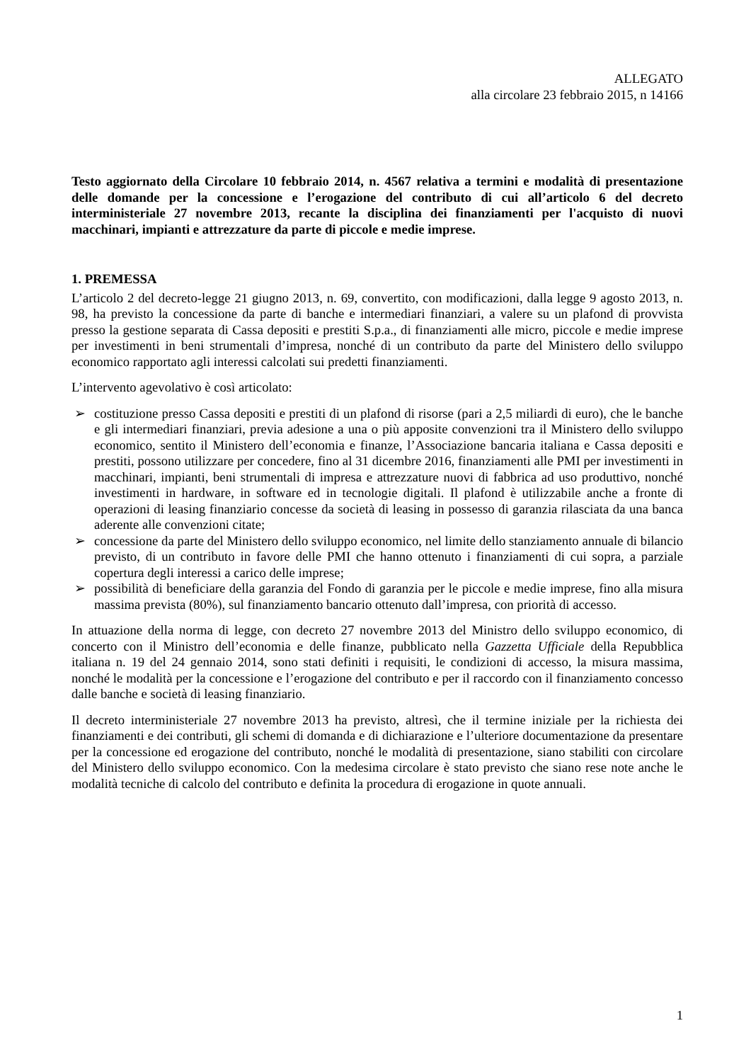ALLEGATO
alla circolare 23 febbraio 2015, n 14166
Testo aggiornato della Circolare 10 febbraio 2014, n. 4567 relativa a termini e modalità di presentazione delle domande per la concessione e l’erogazione del contributo di cui all’articolo 6 del decreto interministeriale 27 novembre 2013, recante la disciplina dei finanziamenti per l'acquisto di nuovi macchinari, impianti e attrezzature da parte di piccole e medie imprese.
1. PREMESSA
L’articolo 2 del decreto-legge 21 giugno 2013, n. 69, convertito, con modificazioni, dalla legge 9 agosto 2013, n. 98, ha previsto la concessione da parte di banche e intermediari finanziari, a valere su un plafond di provvista presso la gestione separata di Cassa depositi e prestiti S.p.a., di finanziamenti alle micro, piccole e medie imprese per investimenti in beni strumentali d’impresa, nonché di un contributo da parte del Ministero dello sviluppo economico rapportato agli interessi calcolati sui predetti finanziamenti.
L’intervento agevolativo è così articolato:
➢ costituzione presso Cassa depositi e prestiti di un plafond di risorse (pari a 2,5 miliardi di euro), che le banche e gli intermediari finanziari, previa adesione a una o più apposite convenzioni tra il Ministero dello sviluppo economico, sentito il Ministero dell’economia e finanze, l’Associazione bancaria italiana e Cassa depositi e prestiti, possono utilizzare per concedere, fino al 31 dicembre 2016, finanziamenti alle PMI per investimenti in macchinari, impianti, beni strumentali di impresa e attrezzature nuovi di fabbrica ad uso produttivo, nonché investimenti in hardware, in software ed in tecnologie digitali. Il plafond è utilizzabile anche a fronte di operazioni di leasing finanziario concesse da società di leasing in possesso di garanzia rilasciata da una banca aderente alle convenzioni citate;
➢ concessione da parte del Ministero dello sviluppo economico, nel limite dello stanziamento annuale di bilancio previsto, di un contributo in favore delle PMI che hanno ottenuto i finanziamenti di cui sopra, a parziale copertura degli interessi a carico delle imprese;
➢ possibilità di beneficiare della garanzia del Fondo di garanzia per le piccole e medie imprese, fino alla misura massima prevista (80%), sul finanziamento bancario ottenuto dall’impresa, con priorità di accesso.
In attuazione della norma di legge, con decreto 27 novembre 2013 del Ministro dello sviluppo economico, di concerto con il Ministro dell’economia e delle finanze, pubblicato nella Gazzetta Ufficiale della Repubblica italiana n. 19 del 24 gennaio 2014, sono stati definiti i requisiti, le condizioni di accesso, la misura massima, nonché le modalità per la concessione e l’erogazione del contributo e per il raccordo con il finanziamento concesso dalle banche e società di leasing finanziario.
Il decreto interministeriale 27 novembre 2013 ha previsto, altresì, che il termine iniziale per la richiesta dei finanziamenti e dei contributi, gli schemi di domanda e di dichiarazione e l’ulteriore documentazione da presentare per la concessione ed erogazione del contributo, nonché le modalità di presentazione, siano stabiliti con circolare del Ministero dello sviluppo economico. Con la medesima circolare è stato previsto che siano rese note anche le modalità tecniche di calcolo del contributo e definita la procedura di erogazione in quote annuali.
1